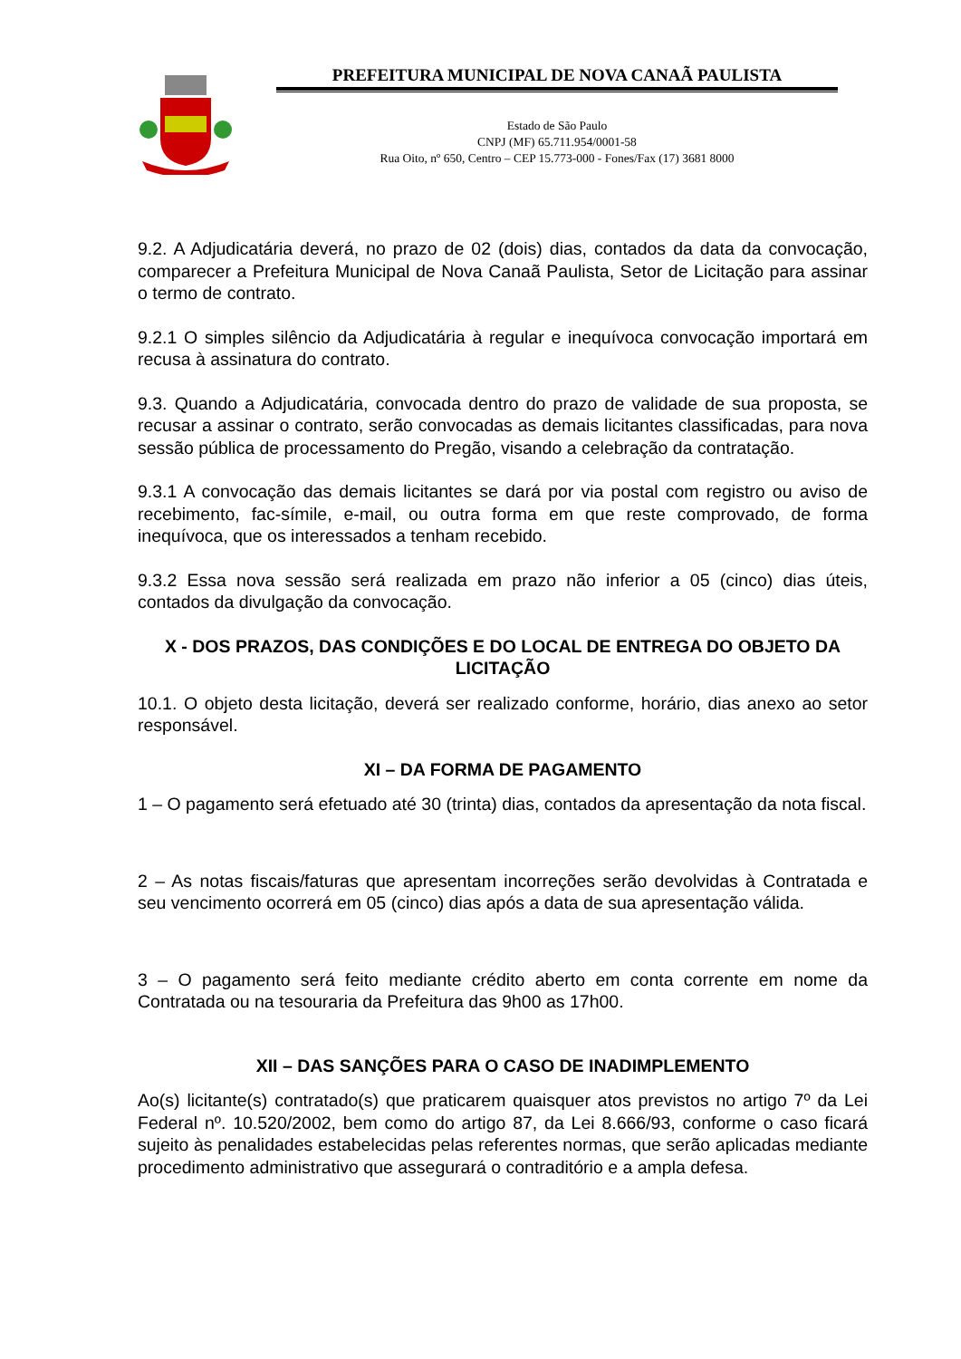PREFEITURA MUNICIPAL DE NOVA CANAÃ PAULISTA
Estado de São Paulo
CNPJ (MF) 65.711.954/0001-58
Rua Oito, nº 650, Centro – CEP 15.773-000 - Fones/Fax (17) 3681 8000
9.2. A Adjudicatária deverá, no prazo de 02 (dois) dias, contados da data da convocação, comparecer a Prefeitura Municipal de Nova Canaã Paulista, Setor de Licitação para assinar o termo de contrato.
9.2.1 O simples silêncio da Adjudicatária à regular e inequívoca convocação importará em recusa à assinatura do contrato.
9.3. Quando a Adjudicatária, convocada dentro do prazo de validade de sua proposta, se recusar a assinar o contrato, serão convocadas as demais licitantes classificadas, para nova sessão pública de processamento do Pregão, visando a celebração da contratação.
9.3.1 A convocação das demais licitantes se dará por via postal com registro ou aviso de recebimento, fac-símile, e-mail, ou outra forma em que reste comprovado, de forma inequívoca, que os interessados a tenham recebido.
9.3.2 Essa nova sessão será realizada em prazo não inferior a 05 (cinco) dias úteis, contados da divulgação da convocação.
X - DOS PRAZOS, DAS CONDIÇÕES E DO LOCAL DE ENTREGA DO OBJETO DA LICITAÇÃO
10.1. O objeto desta licitação, deverá ser realizado conforme, horário, dias anexo ao setor responsável.
XI – DA FORMA DE PAGAMENTO
1 – O pagamento será efetuado até 30 (trinta) dias, contados da apresentação da nota fiscal.
2 – As notas fiscais/faturas que apresentam incorreções serão devolvidas à Contratada e seu vencimento ocorrerá em 05 (cinco) dias após a data de sua apresentação válida.
3 – O pagamento será feito mediante crédito aberto em conta corrente em nome da Contratada ou na tesouraria da Prefeitura das 9h00 as 17h00.
XII – DAS SANÇÕES PARA O CASO DE INADIMPLEMENTO
Ao(s) licitante(s) contratado(s) que praticarem quaisquer atos previstos no artigo 7º da Lei Federal nº. 10.520/2002, bem como do artigo 87, da Lei 8.666/93, conforme o caso ficará sujeito às penalidades estabelecidas pelas referentes normas, que serão aplicadas mediante procedimento administrativo que assegurará o contraditório e a ampla defesa.